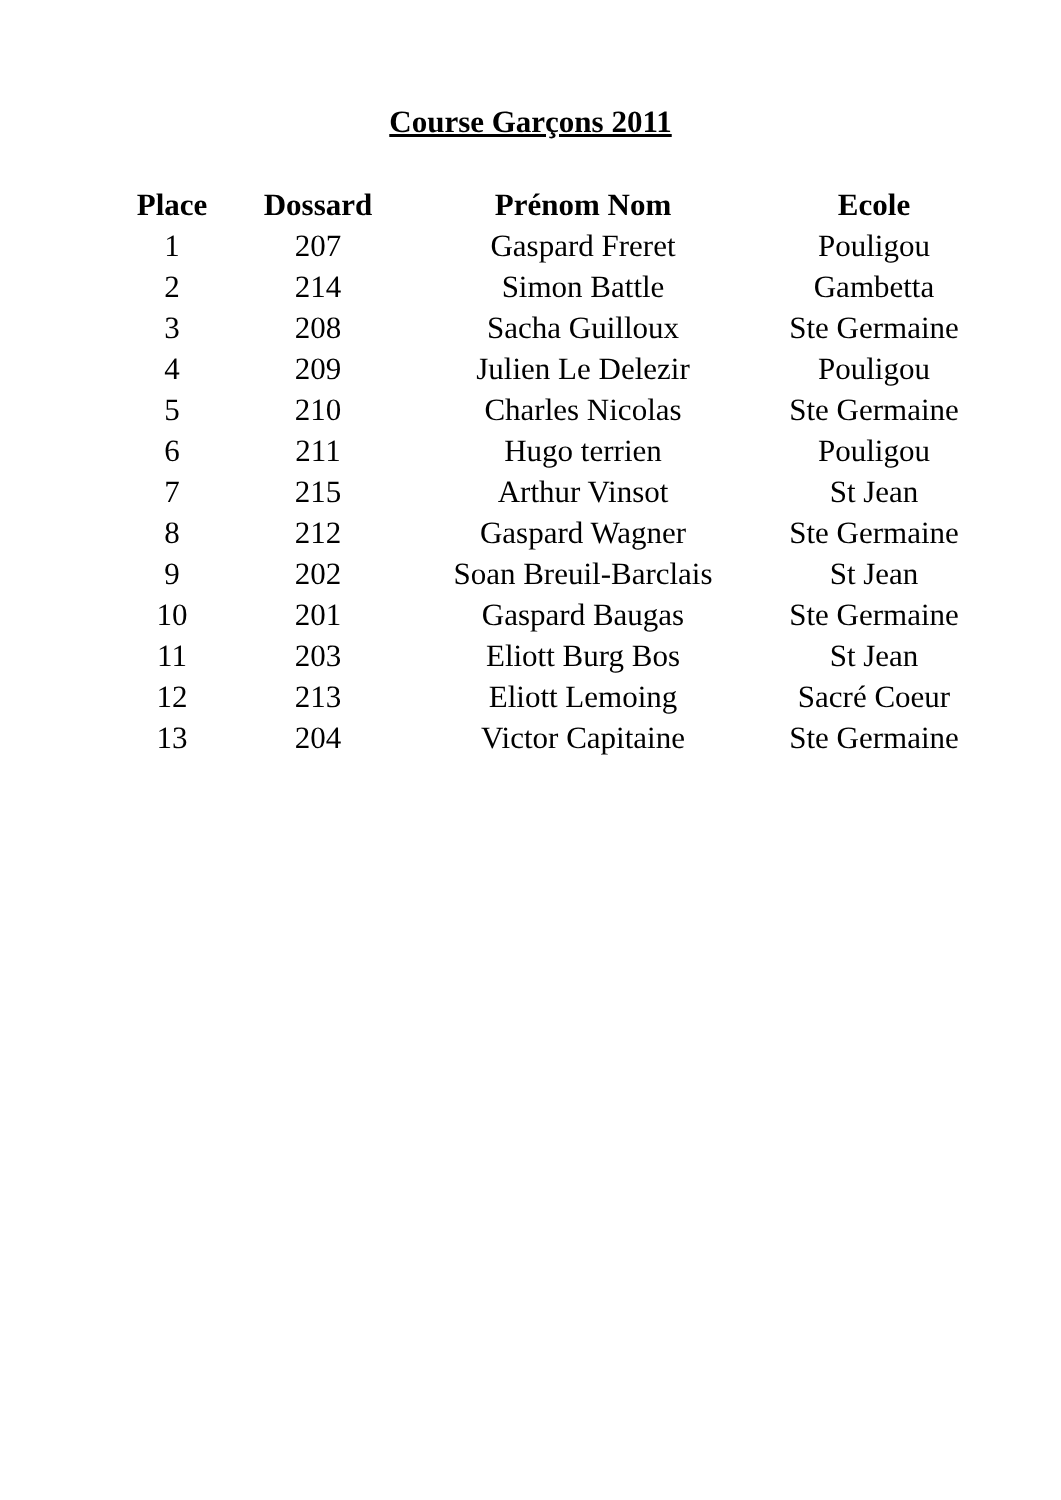Course Garçons 2011
| Place | Dossard | Prénom Nom | Ecole |
| --- | --- | --- | --- |
| 1 | 207 | Gaspard Freret | Pouligou |
| 2 | 214 | Simon Battle | Gambetta |
| 3 | 208 | Sacha Guilloux | Ste Germaine |
| 4 | 209 | Julien Le Delezir | Pouligou |
| 5 | 210 | Charles Nicolas | Ste Germaine |
| 6 | 211 | Hugo terrien | Pouligou |
| 7 | 215 | Arthur Vinsot | St Jean |
| 8 | 212 | Gaspard Wagner | Ste Germaine |
| 9 | 202 | Soan Breuil-Barclais | St Jean |
| 10 | 201 | Gaspard Baugas | Ste Germaine |
| 11 | 203 | Eliott Burg Bos | St Jean |
| 12 | 213 | Eliott Lemoing | Sacré Coeur |
| 13 | 204 | Victor Capitaine | Ste Germaine |